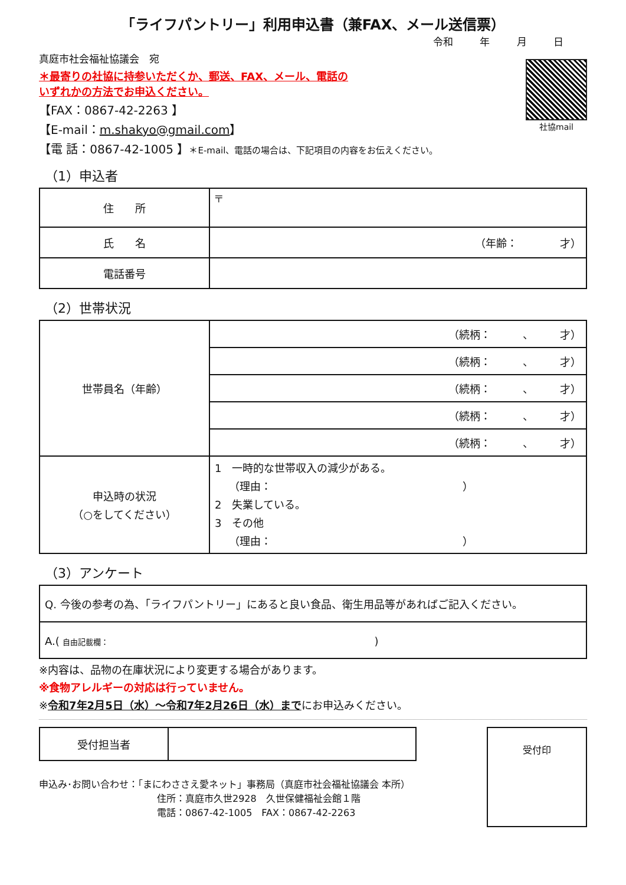「ライフパントリー」利用申込書（兼FAX、メール送信票）
令和 年 月 日
社協mail
真庭市社会福祉協議会　宛
＊最寄りの社協に持参いただくか、郵送、FAX、メール、電話の
いずれかの方法でお申込ください。
【FAX：0867-42-2263 】
【E-mail：m.shakyo@gmail.com】
【電 話：0867-42-1005 】＊E-mail、電話の場合は、下記項目の内容をお伝えください。
（1）申込者
| 住 所 | 〒 |
| 氏 名 | （年齢： 才） |
| 電話番号 | |
（2）世帯状況
| 世帯員名（年齢） | （続柄： 、 才） |
| | （続柄： 、 才） |
| | （続柄： 、 才） |
| | （続柄： 、 才） |
| | （続柄： 、 才） |
| 申込時の状況 （○をしてください） | 1 一時的な世帯収入の減少がある。 （理由： ） 2 失業している。 3 その他 （理由： ） |
（3）アンケート
| Q. 今後の参考の為、「ライフパントリー」にあると良い食品、衛生用品等があればご記入ください。 |
| A.( 自由記載欄： ) |
※内容は、品物の在庫状況により変更する場合があります。
※食物アレルギーの対応は行っていません。
※令和7年2月5日（水）～令和7年2月26日（水）までにお申込みください。
| 受付担当者 | |
申込み･お問い合わせ：「まにわささえ愛ネット」事務局（真庭市社会福祉協議会 本所）
住所：真庭市久世2928　久世保健福祉会館１階
電話：0867-42-1005　FAX：0867-42-2263
受付印